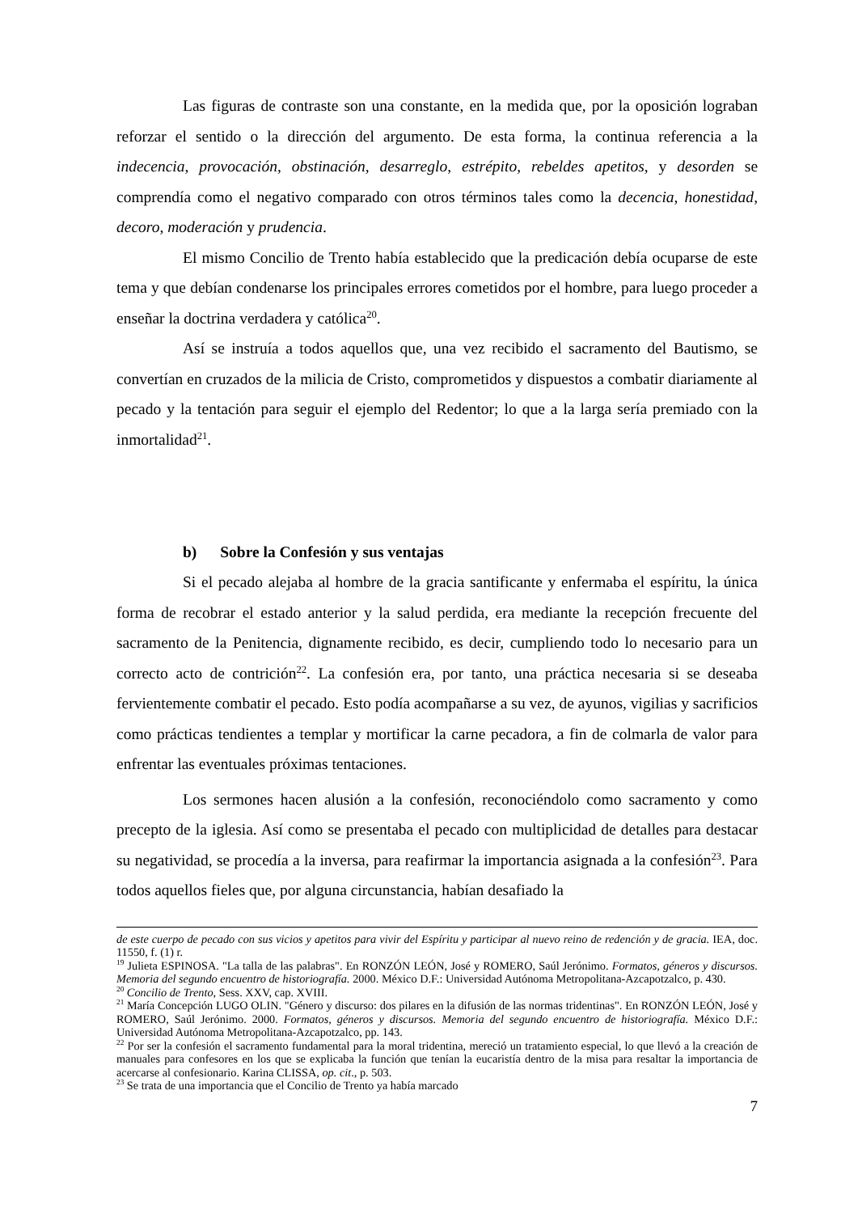Las figuras de contraste son una constante, en la medida que, por la oposición lograban reforzar el sentido o la dirección del argumento. De esta forma, la continua referencia a la indecencia, provocación, obstinación, desarreglo, estrépito, rebeldes apetitos, y desorden se comprendía como el negativo comparado con otros términos tales como la decencia, honestidad, decoro, moderación y prudencia.
El mismo Concilio de Trento había establecido que la predicación debía ocuparse de este tema y que debían condenarse los principales errores cometidos por el hombre, para luego proceder a enseñar la doctrina verdadera y católica<sup>20</sup>.
Así se instruía a todos aquellos que, una vez recibido el sacramento del Bautismo, se convertían en cruzados de la milicia de Cristo, comprometidos y dispuestos a combatir diariamente al pecado y la tentación para seguir el ejemplo del Redentor; lo que a la larga sería premiado con la inmortalidad<sup>21</sup>.
b) Sobre la Confesión y sus ventajas
Si el pecado alejaba al hombre de la gracia santificante y enfermaba el espíritu, la única forma de recobrar el estado anterior y la salud perdida, era mediante la recepción frecuente del sacramento de la Penitencia, dignamente recibido, es decir, cumpliendo todo lo necesario para un correcto acto de contrición<sup>22</sup>. La confesión era, por tanto, una práctica necesaria si se deseaba fervientemente combatir el pecado. Esto podía acompañarse a su vez, de ayunos, vigilias y sacrificios como prácticas tendientes a templar y mortificar la carne pecadora, a fin de colmarla de valor para enfrentar las eventuales próximas tentaciones.
Los sermones hacen alusión a la confesión, reconociéndolo como sacramento y como precepto de la iglesia. Así como se presentaba el pecado con multiplicidad de detalles para destacar su negatividad, se procedía a la inversa, para reafirmar la importancia asignada a la confesión<sup>23</sup>. Para todos aquellos fieles que, por alguna circunstancia, habían desafiado la
de este cuerpo de pecado con sus vicios y apetitos para vivir del Espíritu y participar al nuevo reino de redención y de gracia. IEA, doc. 11550, f. (1) r.
<sup>19</sup> Julieta ESPINOSA. "La talla de las palabras". En RONZÓN LEÓN, José y ROMERO, Saúl Jerónimo. Formatos, géneros y discursos. Memoria del segundo encuentro de historiografía. 2000. México D.F.: Universidad Autónoma Metropolitana-Azcapotzalco, p. 430.
<sup>20</sup> Concilio de Trento, Sess. XXV, cap. XVIII.
<sup>21</sup> María Concepción LUGO OLIN. "Género y discurso: dos pilares en la difusión de las normas tridentinas". En RONZÓN LEÓN, José y ROMERO, Saúl Jerónimo. 2000. Formatos, géneros y discursos. Memoria del segundo encuentro de historiografía. México D.F.: Universidad Autónoma Metropolitana-Azcapotzalco, pp. 143.
<sup>22</sup> Por ser la confesión el sacramento fundamental para la moral tridentina, mereció un tratamiento especial, lo que llevó a la creación de manuales para confesores en los que se explicaba la función que tenían la eucaristía dentro de la misa para resaltar la importancia de acercarse al confesionario. Karina CLISSA, op. cit., p. 503.
<sup>23</sup> Se trata de una importancia que el Concilio de Trento ya había marcado
7